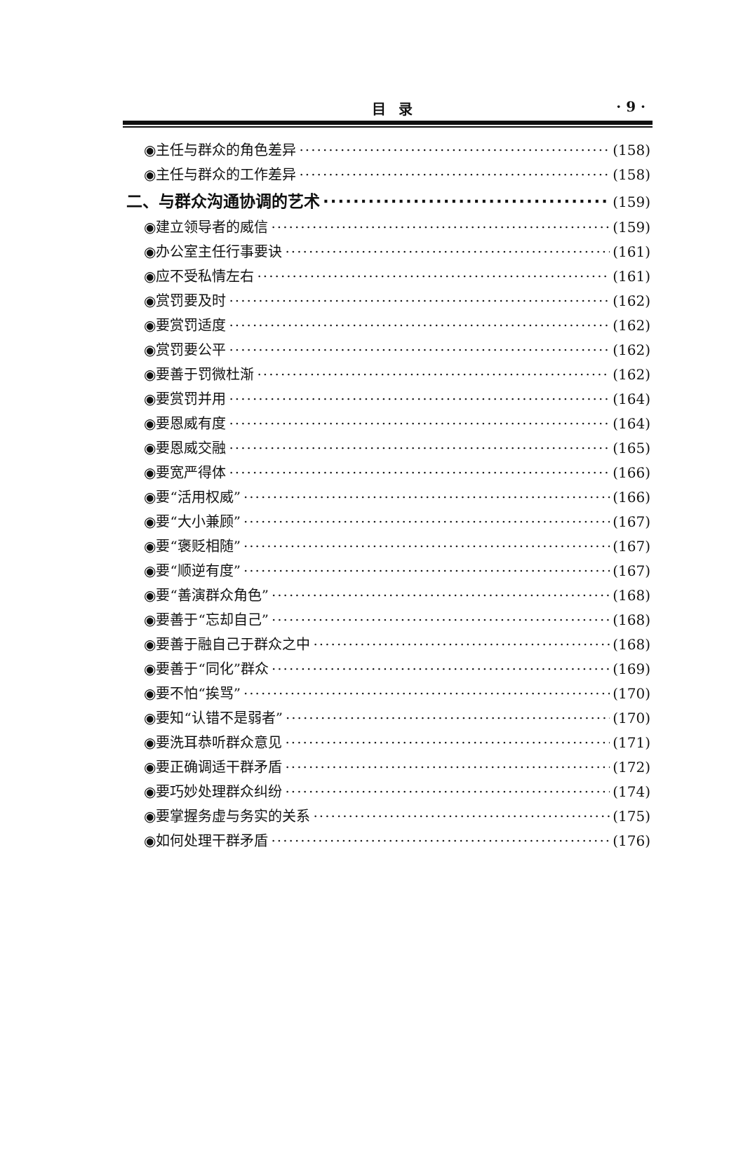目录 · 9 ·
◉主任与群众的角色差异 (158)
◉主任与群众的工作差异 (158)
二、与群众沟通协调的艺术 (159)
◉建立领导者的威信 (159)
◉办公室主任行事要诀 (161)
◉应不受私情左右 (161)
◉赏罚要及时 (162)
◉要赏罚适度 (162)
◉赏罚要公平 (162)
◉要善于罚微杜渐 (162)
◉要赏罚并用 (164)
◉要恩威有度 (164)
◉要恩威交融 (165)
◉要宽严得体 (166)
◉要“活用权威” (166)
◉要“大小兼顾” (167)
◉要“褒贬相随” (167)
◉要“顺逆有度” (167)
◉要“善演群众角色” (168)
◉要善于“忘却自己” (168)
◉要善于融自己于群众之中 (168)
◉要善于“同化”群众 (169)
◉要不怕“挨骂” (170)
◉要知“认错不是弱者” (170)
◉要洗耳恭听群众意见 (171)
◉要正确调适干群矛盾 (172)
◉要巧妙处理群众纠纷 (174)
◉要掌握务虚与务实的关系 (175)
◉如何处理干群矛盾 (176)